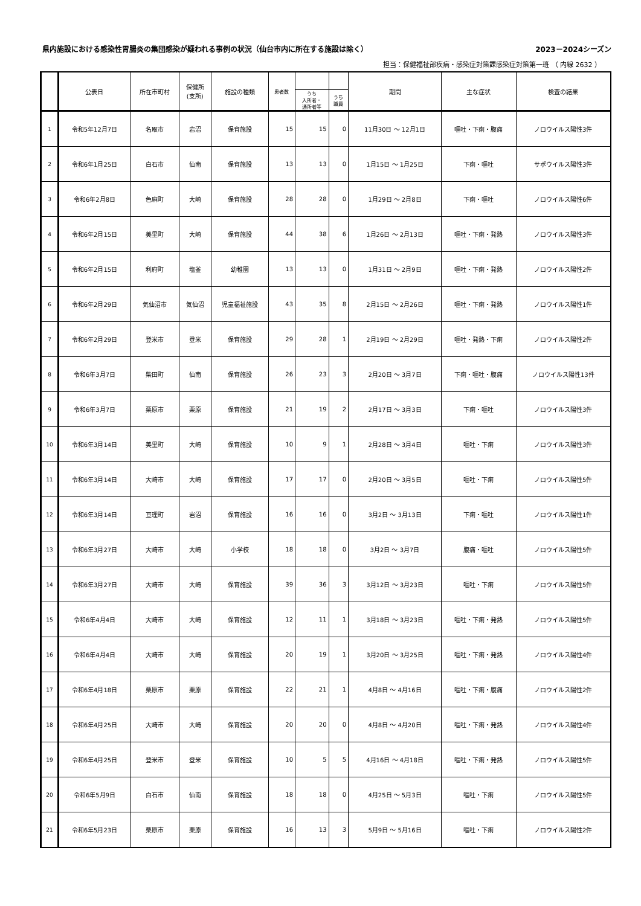県内施設における感染性胃腸炎の集団感染が疑われる事例の状況（仙台市内に所在する施設は除く） 2023－2024シーズン
担当：保健福祉部疾病・感染症対策課感染症対策第一班 （ 内線 2632 ）
| | 公表日 | 所在市町村 | 保健所 (支所) | 施設の種類 | 患者数 | | | 期間 | 主な症状 | 検査の結果 |
| --- | --- | --- | --- | --- | --- | --- | --- | --- | --- | --- |
| | | | | | | うち 入所者・ 通所者等 | うち 職員 | | | |
| 1 | 令和5年12月7日 | 名取市 | 岩沼 | 保育施設 | 15 | 15 | 0 | 11月30日 ～ 12月1日 | 嘔吐・下痢・腹痛 | ノロウイルス陽性3件 |
| 2 | 令和6年1月25日 | 白石市 | 仙南 | 保育施設 | 13 | 13 | 0 | 1月15日 ～ 1月25日 | 下痢・嘔吐 | サポウイルス陽性3件 |
| 3 | 令和6年2月8日 | 色麻町 | 大崎 | 保育施設 | 28 | 28 | 0 | 1月29日 ～ 2月8日 | 下痢・嘔吐 | ノロウイルス陽性6件 |
| 4 | 令和6年2月15日 | 美里町 | 大崎 | 保育施設 | 44 | 38 | 6 | 1月26日 ～ 2月13日 | 嘔吐・下痢・発熱 | ノロウイルス陽性3件 |
| 5 | 令和6年2月15日 | 利府町 | 塩釜 | 幼稚園 | 13 | 13 | 0 | 1月31日 ～ 2月9日 | 嘔吐・下痢・発熱 | ノロウイルス陽性2件 |
| 6 | 令和6年2月29日 | 気仙沼市 | 気仙沼 | 児童福祉施設 | 43 | 35 | 8 | 2月15日 ～ 2月26日 | 嘔吐・下痢・発熱 | ノロウイルス陽性1件 |
| 7 | 令和6年2月29日 | 登米市 | 登米 | 保育施設 | 29 | 28 | 1 | 2月19日 ～ 2月29日 | 嘔吐・発熱・下痢 | ノロウイルス陽性2件 |
| 8 | 令和6年3月7日 | 柴田町 | 仙南 | 保育施設 | 26 | 23 | 3 | 2月20日 ～ 3月7日 | 下痢・嘔吐・腹痛 | ノロウイルス陽性13件 |
| 9 | 令和6年3月7日 | 栗原市 | 栗原 | 保育施設 | 21 | 19 | 2 | 2月17日 ～ 3月3日 | 下痢・嘔吐 | ノロウイルス陽性3件 |
| 10 | 令和6年3月14日 | 美里町 | 大崎 | 保育施設 | 10 | 9 | 1 | 2月28日 ～ 3月4日 | 嘔吐・下痢 | ノロウイルス陽性3件 |
| 11 | 令和6年3月14日 | 大崎市 | 大崎 | 保育施設 | 17 | 17 | 0 | 2月20日 ～ 3月5日 | 嘔吐・下痢 | ノロウイルス陽性5件 |
| 12 | 令和6年3月14日 | 亘理町 | 岩沼 | 保育施設 | 16 | 16 | 0 | 3月2日 ～ 3月13日 | 下痢・嘔吐 | ノロウイルス陽性1件 |
| 13 | 令和6年3月27日 | 大崎市 | 大崎 | 小学校 | 18 | 18 | 0 | 3月2日 ～ 3月7日 | 腹痛・嘔吐 | ノロウイルス陽性5件 |
| 14 | 令和6年3月27日 | 大崎市 | 大崎 | 保育施設 | 39 | 36 | 3 | 3月12日 ～ 3月23日 | 嘔吐・下痢 | ノロウイルス陽性5件 |
| 15 | 令和6年4月4日 | 大崎市 | 大崎 | 保育施設 | 12 | 11 | 1 | 3月18日 ～ 3月23日 | 嘔吐・下痢・発熱 | ノロウイルス陽性5件 |
| 16 | 令和6年4月4日 | 大崎市 | 大崎 | 保育施設 | 20 | 19 | 1 | 3月20日 ～ 3月25日 | 嘔吐・下痢・発熱 | ノロウイルス陽性4件 |
| 17 | 令和6年4月18日 | 栗原市 | 栗原 | 保育施設 | 22 | 21 | 1 | 4月8日 ～ 4月16日 | 嘔吐・下痢・腹痛 | ノロウイルス陽性2件 |
| 18 | 令和6年4月25日 | 大崎市 | 大崎 | 保育施設 | 20 | 20 | 0 | 4月8日 ～ 4月20日 | 嘔吐・下痢・発熱 | ノロウイルス陽性4件 |
| 19 | 令和6年4月25日 | 登米市 | 登米 | 保育施設 | 10 | 5 | 5 | 4月16日 ～ 4月18日 | 嘔吐・下痢・発熱 | ノロウイルス陽性5件 |
| 20 | 令和6年5月9日 | 白石市 | 仙南 | 保育施設 | 18 | 18 | 0 | 4月25日 ～ 5月3日 | 嘔吐・下痢 | ノロウイルス陽性5件 |
| 21 | 令和6年5月23日 | 栗原市 | 栗原 | 保育施設 | 16 | 13 | 3 | 5月9日 ～ 5月16日 | 嘔吐・下痢 | ノロウイルス陽性2件 |